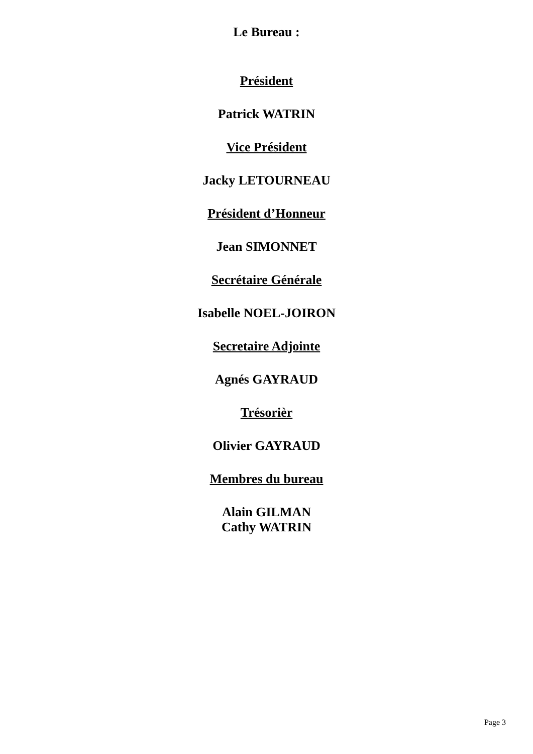Le Bureau :
Président
Patrick WATRIN
Vice Président
Jacky LETOURNEAU
Président d’Honneur
Jean SIMONNET
Secrétaire Générale
Isabelle NOEL-JOIRON
Secretaire Adjointe
Agnés GAYRAUD
Trésorièr
Olivier GAYRAUD
Membres du bureau
Alain GILMAN
Cathy WATRIN
Page 3